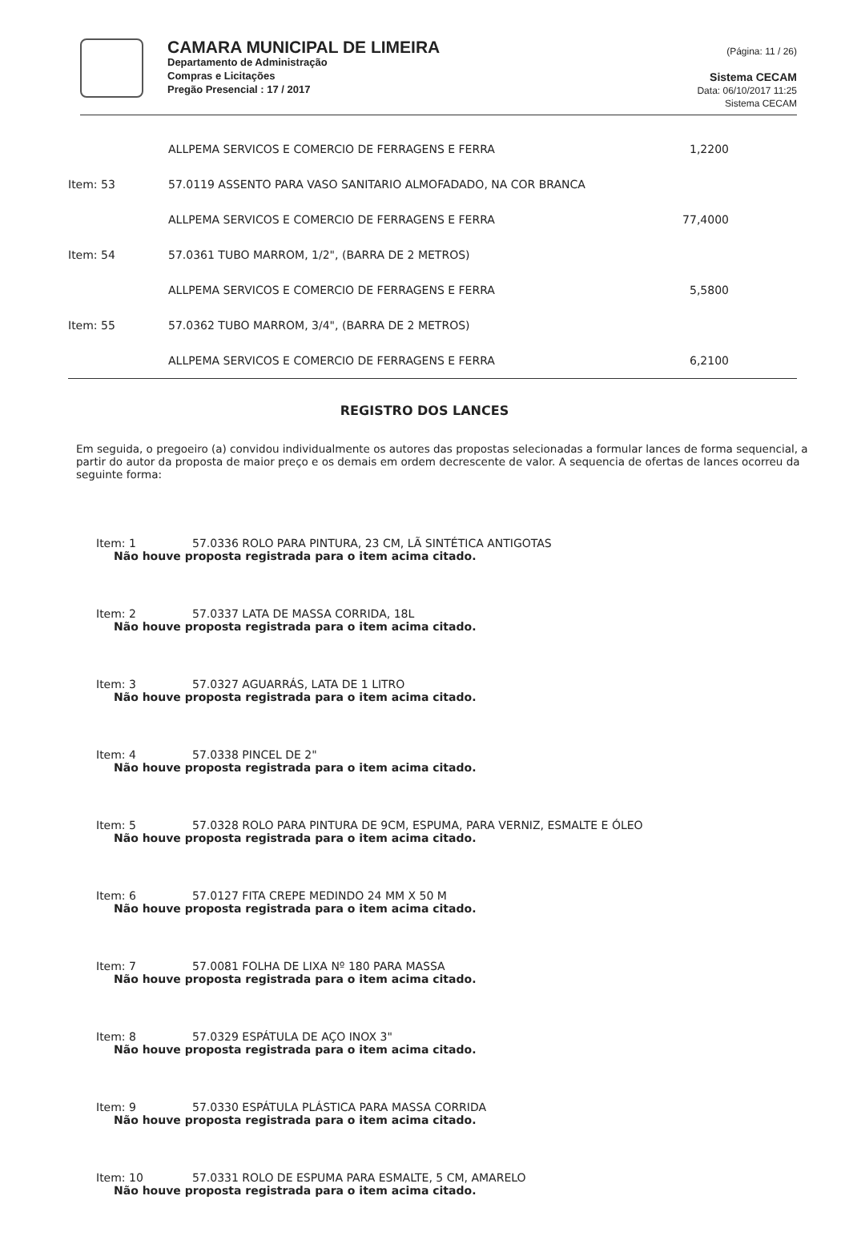CAMARA MUNICIPAL DE LIMEIRA
Departamento de Administração
Compras e Licitações
Pregão Presencial : 17 / 2017
(Página: 11 / 26)
Sistema CECAM
Data: 06/10/2017 11:25
Sistema CECAM
| | ALLPEMA SERVICOS E COMERCIO DE FERRAGENS E FERRA | 1,2200 |
| Item: 53 | 57.0119 ASSENTO PARA VASO SANITARIO ALMOFADADO, NA COR BRANCA | |
| | ALLPEMA SERVICOS E COMERCIO DE FERRAGENS E FERRA | 77,4000 |
| Item: 54 | 57.0361 TUBO MARROM, 1/2", (BARRA DE 2 METROS) | |
| | ALLPEMA SERVICOS E COMERCIO DE FERRAGENS E FERRA | 5,5800 |
| Item: 55 | 57.0362 TUBO MARROM, 3/4", (BARRA DE 2 METROS) | |
| | ALLPEMA SERVICOS E COMERCIO DE FERRAGENS E FERRA | 6,2100 |
REGISTRO DOS LANCES
Em seguida, o pregoeiro (a) convidou individualmente os autores das propostas selecionadas a formular lances de forma sequencial, a partir do autor da proposta de maior preço e os demais em ordem decrescente de valor. A sequencia de ofertas de lances ocorreu da seguinte forma:
Item: 1 57.0336 ROLO PARA PINTURA, 23 CM, LÃ SINTÉTICA ANTIGOTAS
Não houve proposta registrada para o item acima citado.
Item: 2 57.0337 LATA DE MASSA CORRIDA, 18L
Não houve proposta registrada para o item acima citado.
Item: 3 57.0327 AGUARRÁS, LATA DE 1 LITRO
Não houve proposta registrada para o item acima citado.
Item: 4 57.0338 PINCEL DE 2"
Não houve proposta registrada para o item acima citado.
Item: 5 57.0328 ROLO PARA PINTURA DE 9CM, ESPUMA, PARA VERNIZ, ESMALTE E ÓLEO
Não houve proposta registrada para o item acima citado.
Item: 6 57.0127 FITA CREPE MEDINDO 24 MM X 50 M
Não houve proposta registrada para o item acima citado.
Item: 7 57.0081 FOLHA DE LIXA Nº 180 PARA MASSA
Não houve proposta registrada para o item acima citado.
Item: 8 57.0329 ESPÁTULA DE AÇO INOX 3"
Não houve proposta registrada para o item acima citado.
Item: 9 57.0330 ESPÁTULA PLÁSTICA PARA MASSA CORRIDA
Não houve proposta registrada para o item acima citado.
Item: 10 57.0331 ROLO DE ESPUMA PARA ESMALTE, 5 CM, AMARELO
Não houve proposta registrada para o item acima citado.